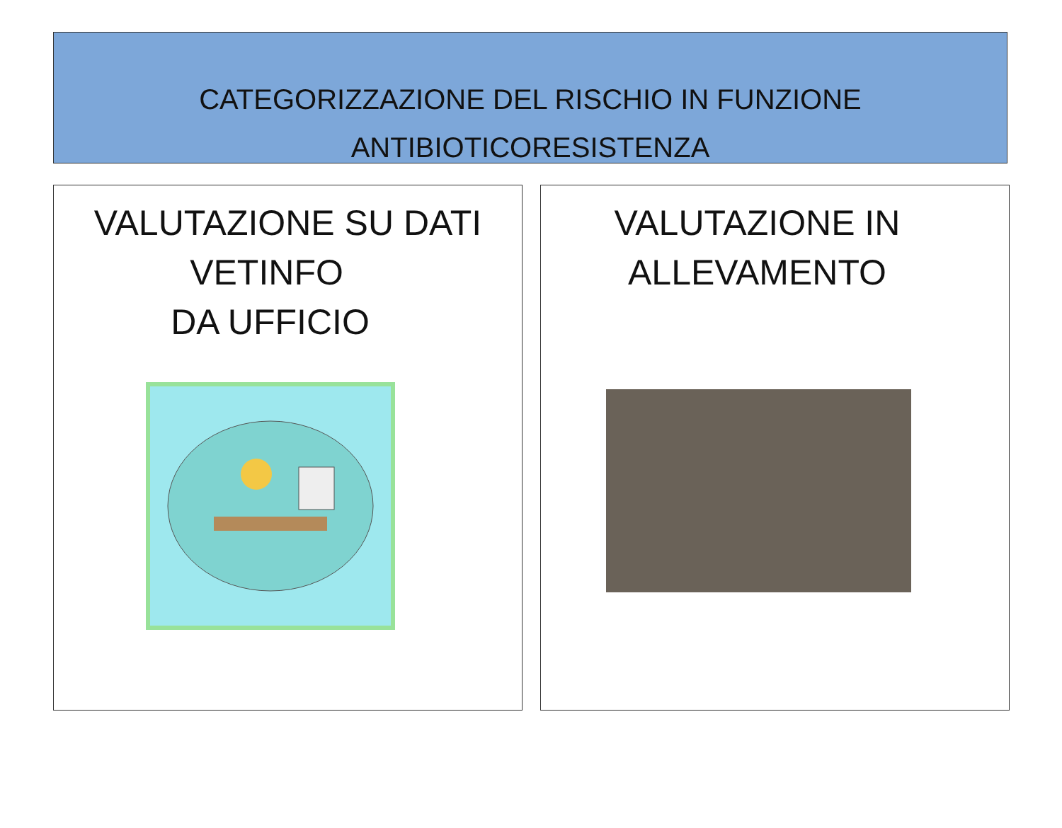CATEGORIZZAZIONE DEL RISCHIO IN FUNZIONE
ANTIBIOTICORESISTENZA
VALUTAZIONE SU DATI
VETINFO
DA UFFICIO
VALUTAZIONE IN
ALLEVAMENTO